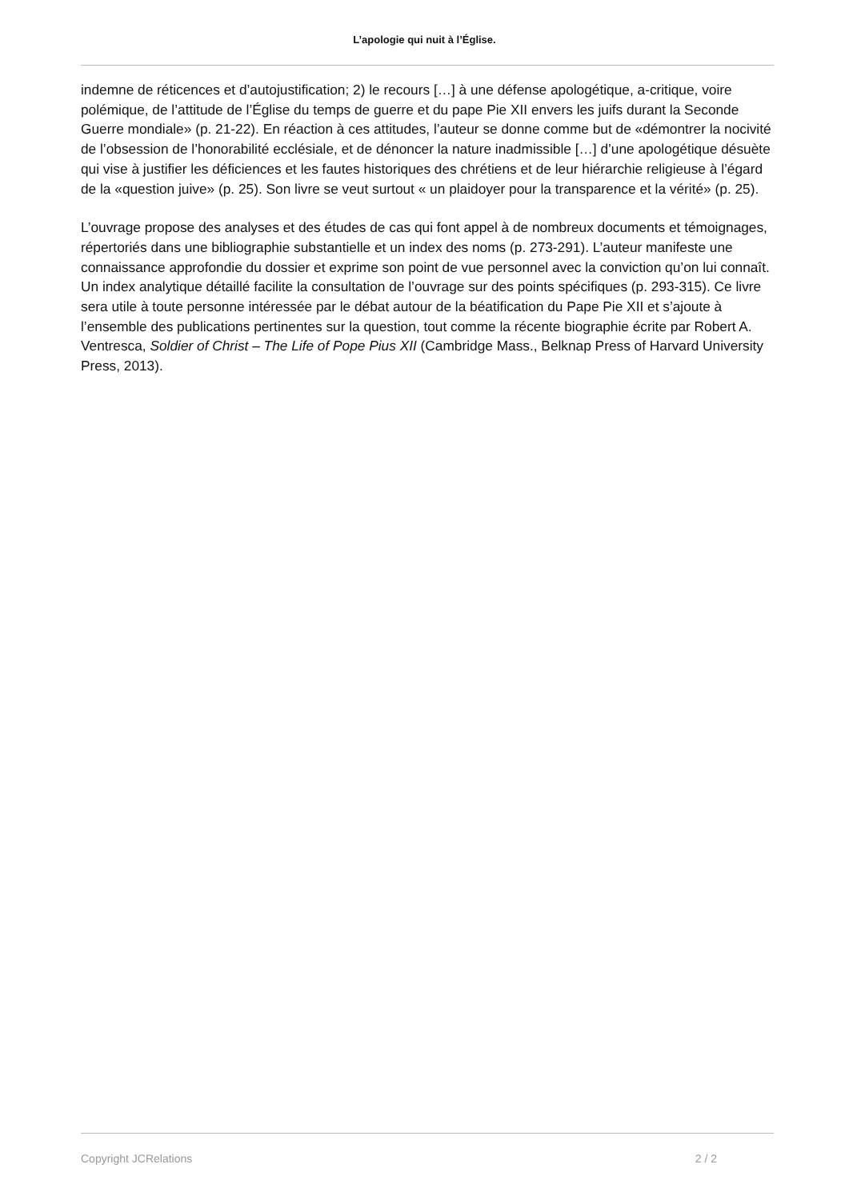L’apologie qui nuit à l’Église.
indemne de réticences et d’autojustification; 2) le recours […] à une défense apologétique, a-critique, voire polémique, de l’attitude de l’Église du temps de guerre et du pape Pie XII envers les juifs durant la Seconde Guerre mondiale» (p. 21-22). En réaction à ces attitudes, l’auteur se donne comme but de «démontrer la nocivité de l’obsession de l’honorabilité ecclésiale, et de dénoncer la nature inadmissible […] d’une apologétique désuète qui vise à justifier les déficiences et les fautes historiques des chrétiens et de leur hiérarchie religieuse à l’égard de la «question juive» (p. 25). Son livre se veut surtout « un plaidoyer pour la transparence et la vérité» (p. 25).
L’ouvrage propose des analyses et des études de cas qui font appel à de nombreux documents et témoignages, répertoriés dans une bibliographie substantielle et un index des noms (p. 273-291). L’auteur manifeste une connaissance approfondie du dossier et exprime son point de vue personnel avec la conviction qu’on lui connaît. Un index analytique détaillé facilite la consultation de l’ouvrage sur des points spécifiques (p. 293-315). Ce livre sera utile à toute personne intéressée par le débat autour de la béatification du Pape Pie XII et s’ajoute à l’ensemble des publications pertinentes sur la question, tout comme la récente biographie écrite par Robert A. Ventresca, Soldier of Christ – The Life of Pope Pius XII (Cambridge Mass., Belknap Press of Harvard University Press, 2013).
Copyright JCRelations 2 / 2